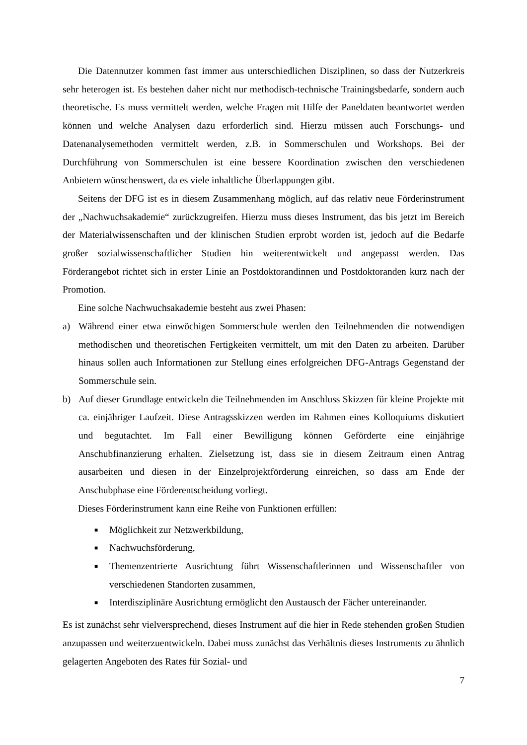Die Datennutzer kommen fast immer aus unterschiedlichen Disziplinen, so dass der Nutzerkreis sehr heterogen ist. Es bestehen daher nicht nur methodisch-technische Trainingsbedarfe, sondern auch theoretische. Es muss vermittelt werden, welche Fragen mit Hilfe der Paneldaten beantwortet werden können und welche Analysen dazu erforderlich sind. Hierzu müssen auch Forschungs- und Datenanalysemethoden vermittelt werden, z.B. in Sommerschulen und Workshops. Bei der Durchführung von Sommerschulen ist eine bessere Koordination zwischen den verschiedenen Anbietern wünschenswert, da es viele inhaltliche Überlappungen gibt.
Seitens der DFG ist es in diesem Zusammenhang möglich, auf das relativ neue Förderinstrument der „Nachwuchsakademie“ zurückzugreifen. Hierzu muss dieses Instrument, das bis jetzt im Bereich der Materialwissenschaften und der klinischen Studien erprobt worden ist, jedoch auf die Bedarfe großer sozialwissenschaftlicher Studien hin weiterentwickelt und angepasst werden. Das Förderangebot richtet sich in erster Linie an Postdoktorandinnen und Postdoktoranden kurz nach der Promotion.
Eine solche Nachwuchsakademie besteht aus zwei Phasen:
a) Während einer etwa einwöchigen Sommerschule werden den Teilnehmenden die notwendigen methodischen und theoretischen Fertigkeiten vermittelt, um mit den Daten zu arbeiten. Darüber hinaus sollen auch Informationen zur Stellung eines erfolgreichen DFG-Antrags Gegenstand der Sommerschule sein.
b) Auf dieser Grundlage entwickeln die Teilnehmenden im Anschluss Skizzen für kleine Projekte mit ca. einjähriger Laufzeit. Diese Antragsskizzen werden im Rahmen eines Kolloquiums diskutiert und begutachtet. Im Fall einer Bewilligung können Geförderte eine einjährige Anschubfinanzierung erhalten. Zielsetzung ist, dass sie in diesem Zeitraum einen Antrag ausarbeiten und diesen in der Einzelprojektförderung einreichen, so dass am Ende der Anschubphase eine Förderentscheidung vorliegt.
Dieses Förderinstrument kann eine Reihe von Funktionen erfüllen:
■ Möglichkeit zur Netzwerkbildung,
■ Nachwuchsförderung,
■ Themenzentrierte Ausrichtung führt Wissenschaftlerinnen und Wissenschaftler von verschiedenen Standorten zusammen,
■ Interdisziplinäre Ausrichtung ermöglicht den Austausch der Fächer untereinander.
Es ist zunächst sehr vielversprechend, dieses Instrument auf die hier in Rede stehenden großen Studien anzupassen und weiterzuentwickeln. Dabei muss zunächst das Verhältnis dieses Instruments zu ähnlich gelagerten Angeboten des Rates für Sozial- und
7